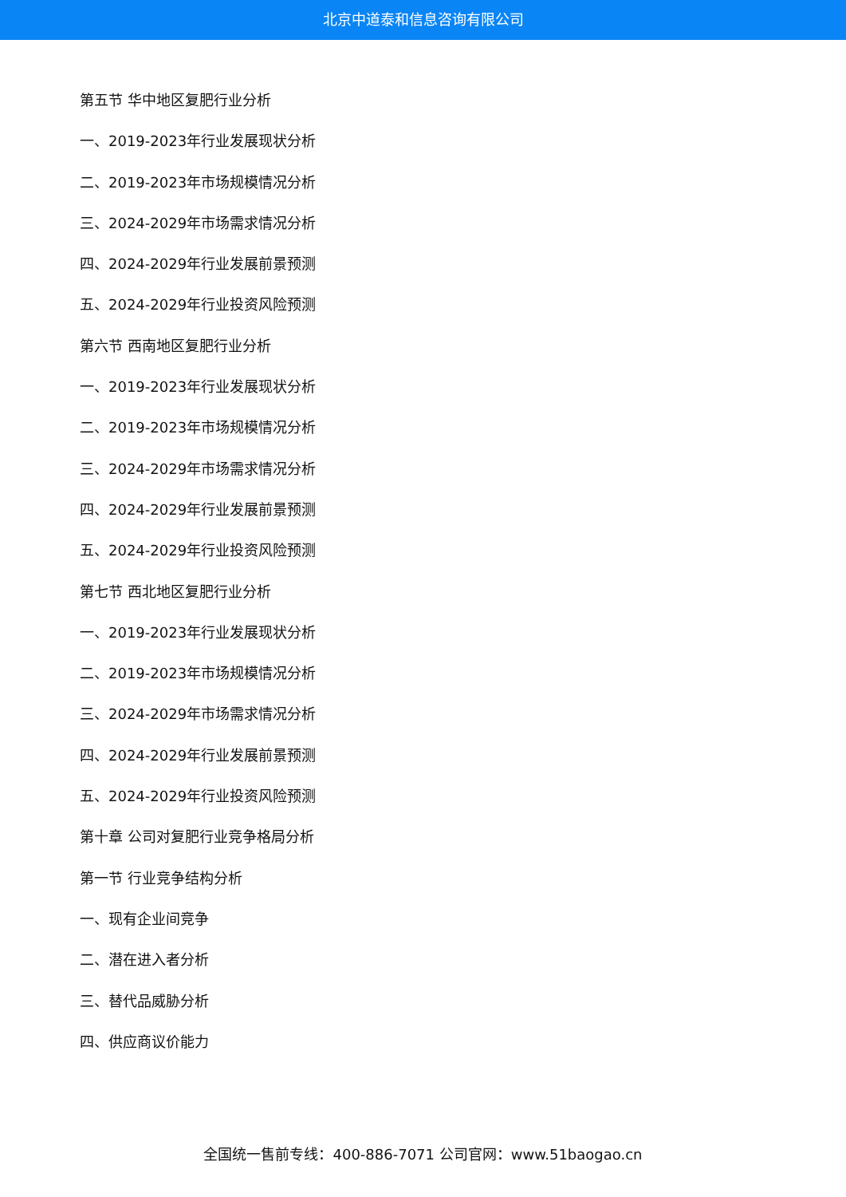北京中道泰和信息咨询有限公司
第五节 华中地区复肥行业分析
一、2019-2023年行业发展现状分析
二、2019-2023年市场规模情况分析
三、2024-2029年市场需求情况分析
四、2024-2029年行业发展前景预测
五、2024-2029年行业投资风险预测
第六节 西南地区复肥行业分析
一、2019-2023年行业发展现状分析
二、2019-2023年市场规模情况分析
三、2024-2029年市场需求情况分析
四、2024-2029年行业发展前景预测
五、2024-2029年行业投资风险预测
第七节 西北地区复肥行业分析
一、2019-2023年行业发展现状分析
二、2019-2023年市场规模情况分析
三、2024-2029年市场需求情况分析
四、2024-2029年行业发展前景预测
五、2024-2029年行业投资风险预测
第十章 公司对复肥行业竞争格局分析
第一节 行业竞争结构分析
一、现有企业间竞争
二、潜在进入者分析
三、替代品威胁分析
四、供应商议价能力
全国统一售前专线：400-886-7071 公司官网：www.51baogao.cn